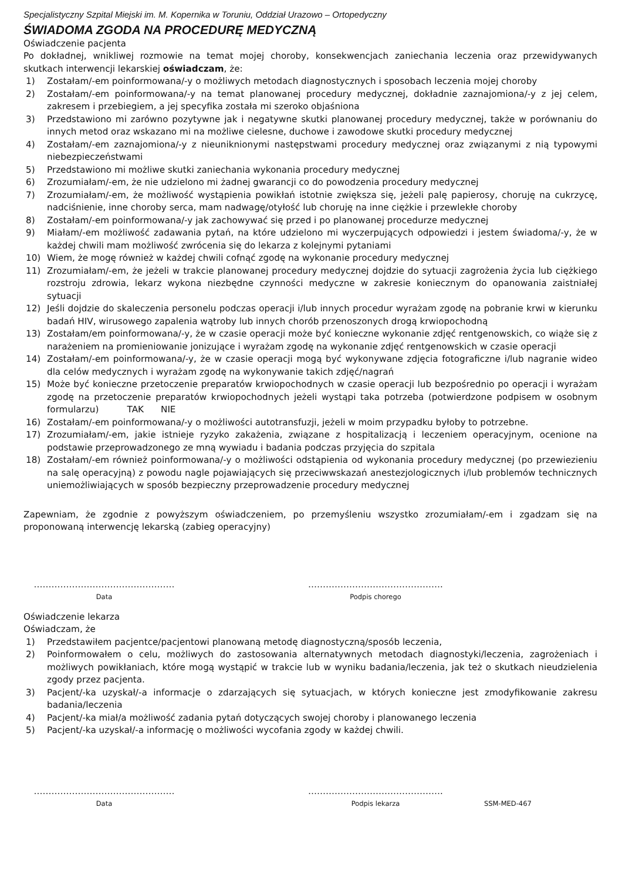Specjalistyczny Szpital Miejski im. M. Kopernika w Toruniu, Oddział Urazowo – Ortopedyczny
ŚWIADOMA ZGODA NA PROCEDURĘ MEDYCZNĄ
Oświadczenie pacjenta
Po dokładnej, wnikliwej rozmowie na temat mojej choroby, konsekwencjach zaniechania leczenia oraz przewidywanych skutkach interwencji lekarskiej oświadczam, że:
1) Zostałam/-em poinformowana/-y o możliwych metodach diagnostycznych i sposobach leczenia mojej choroby
2) Zostałam/-em poinformowana/-y na temat planowanej procedury medycznej, dokładnie zaznajomiona/-y z jej celem, zakresem i przebiegiem, a jej specyfika została mi szeroko objaśniona
3) Przedstawiono mi zarówno pozytywne jak i negatywne skutki planowanej procedury medycznej, także w porównaniu do innych metod oraz wskazano mi na możliwe cielesne, duchowe i zawodowe skutki procedury medycznej
4) Zostałam/-em zaznajomiona/-y z nieuniknionymi następstwami procedury medycznej oraz związanymi z nią typowymi niebezpieczeństwami
5) Przedstawiono mi możliwe skutki zaniechania wykonania procedury medycznej
6) Zrozumiałam/-em, że nie udzielono mi żadnej gwarancji co do powodzenia procedury medycznej
7) Zrozumiałam/-em, że możliwość wystąpienia powikłań istotnie zwiększa się, jeżeli palę papierosy, choruję na cukrzycę, nadciśnienie, inne choroby serca, mam nadwagę/otyłość lub choruję na inne ciężkie i przewlekłe choroby
8) Zostałam/-em poinformowana/-y jak zachowywać się przed i po planowanej procedurze medycznej
9) Miałam/-em możliwość zadawania pytań, na które udzielono mi wyczerpujących odpowiedzi i jestem świadoma/-y, że w każdej chwili mam możliwość zwrócenia się do lekarza z kolejnymi pytaniami
10) Wiem, że mogę również w każdej chwili cofnąć zgodę na wykonanie procedury medycznej
11) Zrozumiałam/-em, że jeżeli w trakcie planowanej procedury medycznej dojdzie do sytuacji zagrożenia życia lub ciężkiego rozstroju zdrowia, lekarz wykona niezbędne czynności medyczne w zakresie koniecznym do opanowania zaistniałej sytuacji
12) Jeśli dojdzie do skaleczenia personelu podczas operacji i/lub innych procedur wyrażam zgodę na pobranie krwi w kierunku badań HIV, wirusowego zapalenia wątroby lub innych chorób przenoszonych drogą krwiopochodną
13) Zostałam/em poinformowana/-y, że w czasie operacji może być konieczne wykonanie zdjęć rentgenowskich, co wiąże się z narażeniem na promieniowanie jonizujące i wyrażam zgodę na wykonanie zdjęć rentgenowskich w czasie operacji
14) Zostałam/-em poinformowana/-y, że w czasie operacji mogą być wykonywane zdjęcia fotograficzne i/lub nagranie wideo dla celów medycznych i wyrażam zgodę na wykonywanie takich zdjęć/nagrań
15) Może być konieczne przetoczenie preparatów krwiopochodnych w czasie operacji lub bezpośrednio po operacji i wyrażam zgodę na przetoczenie preparatów krwiopochodnych jeżeli wystąpi taka potrzeba (potwierdzone podpisem w osobnym formularzu) TAK NIE
16) Zostałam/-em poinformowana/-y o możliwości autotransfuzji, jeżeli w moim przypadku byłoby to potrzebne.
17) Zrozumiałam/-em, jakie istnieje ryzyko zakażenia, związane z hospitalizacją i leczeniem operacyjnym, ocenione na podstawie przeprowadzonego ze mną wywiadu i badania podczas przyjęcia do szpitala
18) Zostałam/-em również poinformowana/-y o możliwości odstąpienia od wykonania procedury medycznej (po przewiezieniu na salę operacyjną) z powodu nagle pojawiających się przeciwwskazań anestezjologicznych i/lub problemów technicznych uniemożliwiających w sposób bezpieczny przeprowadzenie procedury medycznej
Zapewniam, że zgodnie z powyższym oświadczeniem, po przemyśleniu wszystko zrozumiałam/-em i zgadzam się na proponowaną interwencję lekarską (zabieg operacyjny)
…………………………………………
Data
……………………………………….
Podpis chorego
Oświadczenie lekarza
Oświadczam, że
1) Przedstawiłem pacjentce/pacjentowi planowaną metodę diagnostyczną/sposób leczenia,
2) Poinformowałem o celu, możliwych do zastosowania alternatywnych metodach diagnostyki/leczenia, zagrożeniach i możliwych powikłaniach, które mogą wystąpić w trakcie lub w wyniku badania/leczenia, jak też o skutkach nieudzielenia zgody przez pacjenta.
3) Pacjent/-ka uzyskał/-a informacje o zdarzających się sytuacjach, w których konieczne jest zmodyfikowanie zakresu badania/leczenia
4) Pacjent/-ka miał/a możliwość zadania pytań dotyczących swojej choroby i planowanego leczenia
5) Pacjent/-ka uzyskał/-a informację o możliwości wycofania zgody w każdej chwili.
…………………………………………
Data
……………………………………….
Podpis lekarza
SSM-MED-467